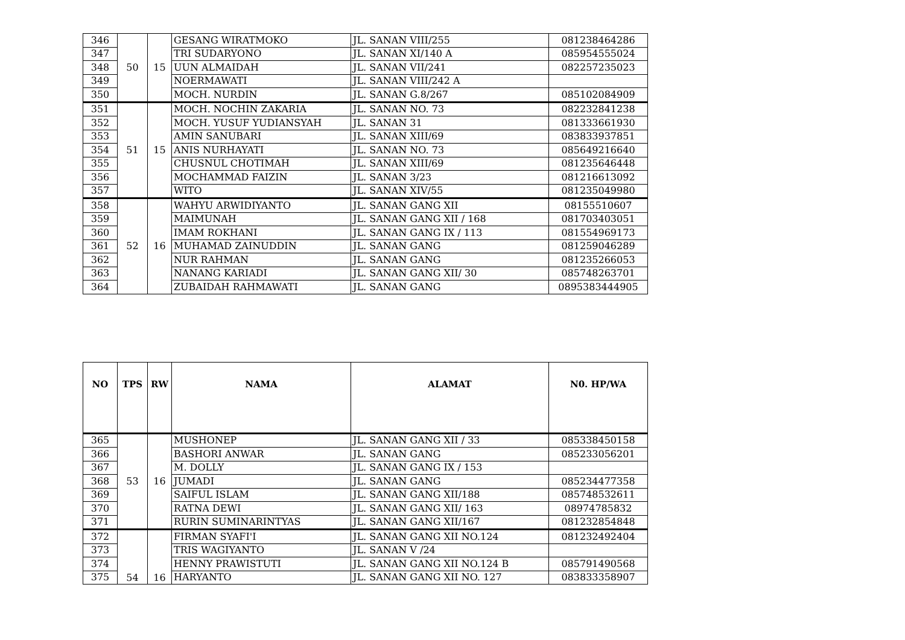| 346 | 50 | 15 | GESANG WIRATMOKO | JL. SANAN VIII/255 | 081238464286 |
| 347 | | | TRI SUDARYONO | JL. SANAN XI/140 A | 085954555024 |
| 348 | | | UUN ALMAIDAH | JL. SANAN VII/241 | 082257235023 |
| 349 | | | NOERMAWATI | JL. SANAN VIII/242 A | |
| 350 | | | MOCH. NURDIN | JL. SANAN G.8/267 | 085102084909 |
| 351 | 51 | 15 | MOCH. NOCHIN ZAKARIA | JL. SANAN NO. 73 | 082232841238 |
| 352 | | | MOCH. YUSUF YUDIANSYAH | JL. SANAN 31 | 081333661930 |
| 353 | | | AMIN SANUBARI | JL. SANAN XIII/69 | 083833937851 |
| 354 | | | ANIS NURHAYATI | JL. SANAN NO. 73 | 085649216640 |
| 355 | | | CHUSNUL CHOTIMAH | JL. SANAN XIII/69 | 081235646448 |
| 356 | | | MOCHAMMAD FAIZIN | JL. SANAN 3/23 | 081216613092 |
| 357 | | | WITO | JL. SANAN XIV/55 | 081235049980 |
| 358 | 52 | 16 | WAHYU ARWIDIYANTO | JL. SANAN GANG XII | 08155510607 |
| 359 | | | MAIMUNAH | JL. SANAN GANG XII / 168 | 081703403051 |
| 360 | | | IMAM ROKHANI | JL. SANAN GANG IX / 113 | 081554969173 |
| 361 | | | MUHAMAD ZAINUDDIN | JL. SANAN GANG | 081259046289 |
| 362 | | | NUR RAHMAN | JL. SANAN GANG | 081235266053 |
| 363 | | | NANANG KARIADI | JL. SANAN GANG XII/ 30 | 085748263701 |
| 364 | | | ZUBAIDAH RAHMAWATI | JL. SANAN GANG | 0895383444905 |
| NO | TPS | RW | NAMA | ALAMAT | N0. HP/WA |
| --- | --- | --- | --- | --- | --- |
| 365 | 53 | 16 | MUSHONEP | JL. SANAN GANG XII / 33 | 085338450158 |
| 366 | | | BASHORI ANWAR | JL. SANAN GANG | 085233056201 |
| 367 | | | M. DOLLY | JL. SANAN GANG IX / 153 | |
| 368 | | | JUMADI | JL. SANAN GANG | 085234477358 |
| 369 | | | SAIFUL ISLAM | JL. SANAN GANG XII/188 | 085748532611 |
| 370 | | | RATNA DEWI | JL. SANAN GANG XII/ 163 | 08974785832 |
| 371 | | | RURIN SUMINARINTYAS | JL. SANAN GANG XII/167 | 081232854848 |
| 372 | 54 | 16 | FIRMAN SYAFI'I | JL. SANAN GANG XII NO.124 | 081232492404 |
| 373 | | | TRIS WAGIYANTO | JL. SANAN V /24 | |
| 374 | | | HENNY PRAWISTUTI | JL. SANAN GANG XII NO.124 B | 085791490568 |
| 375 | | | HARYANTO | JL. SANAN GANG XII NO. 127 | 083833358907 |